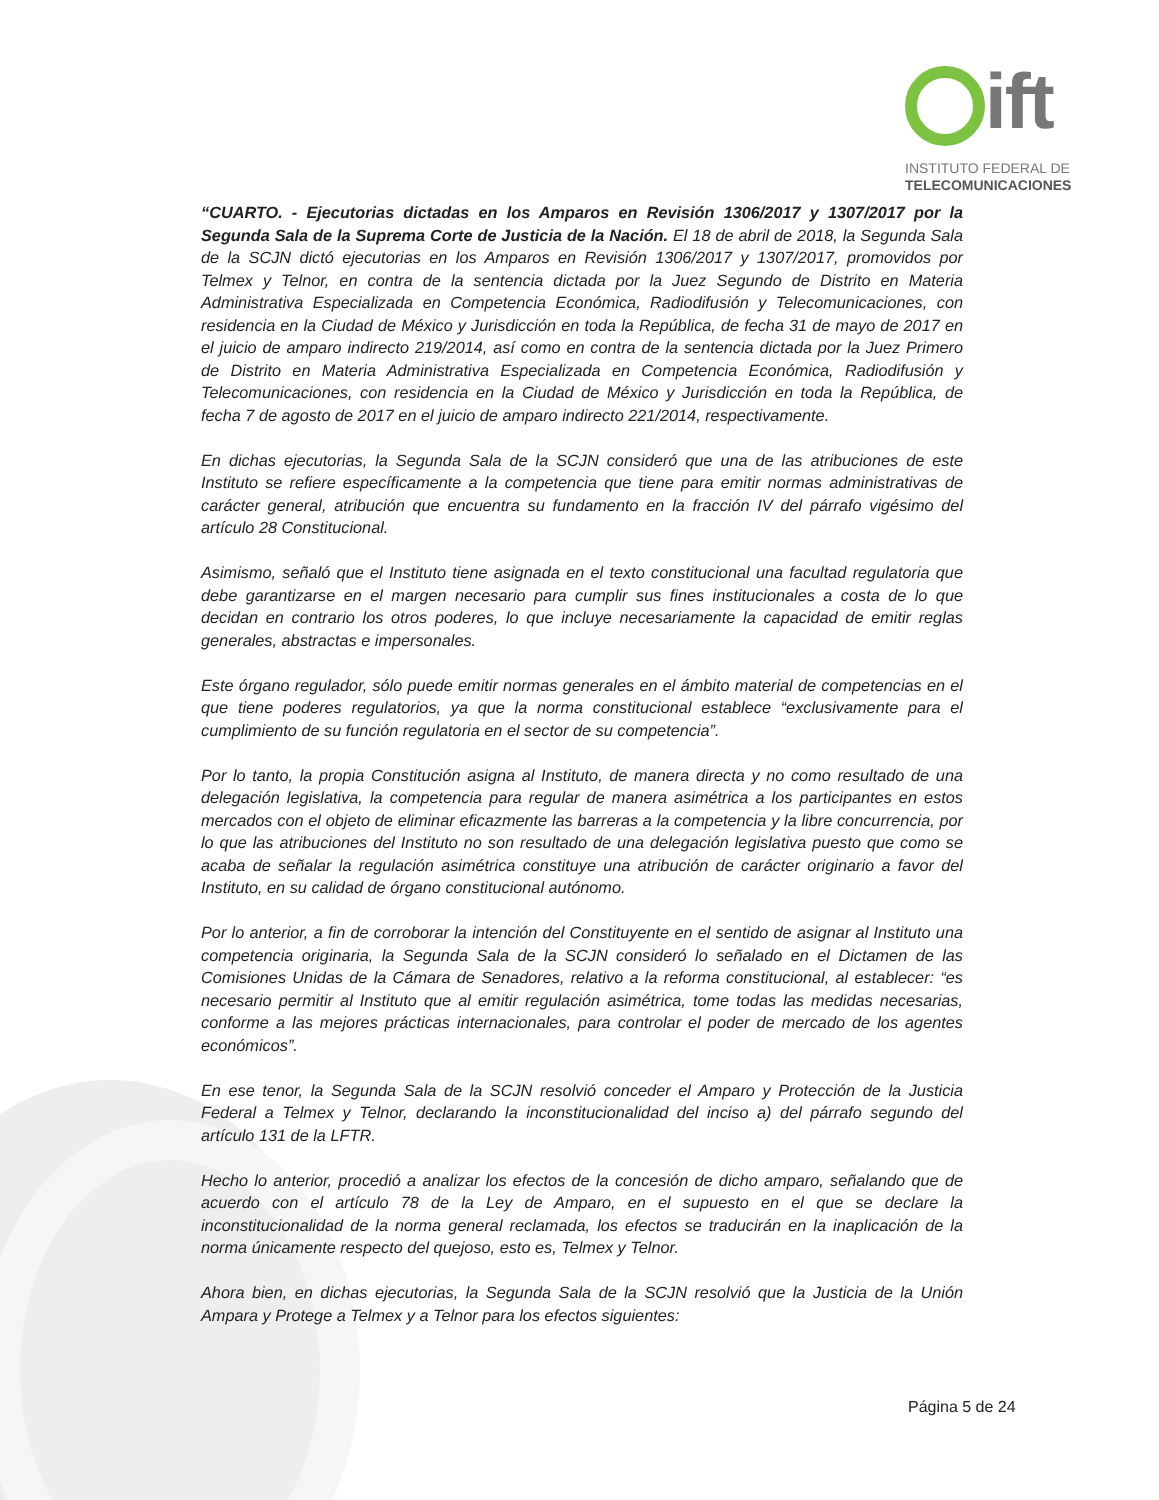ift
INSTITUTO FEDERAL DE
TELECOMUNICACIONES
“CUARTO. - Ejecutorias dictadas en los Amparos en Revisión 1306/2017 y 1307/2017 por la Segunda Sala de la Suprema Corte de Justicia de la Nación. El 18 de abril de 2018, la Segunda Sala de la SCJN dictó ejecutorias en los Amparos en Revisión 1306/2017 y 1307/2017, promovidos por Telmex y Telnor, en contra de la sentencia dictada por la Juez Segundo de Distrito en Materia Administrativa Especializada en Competencia Económica, Radiodifusión y Telecomunicaciones, con residencia en la Ciudad de México y Jurisdicción en toda la República, de fecha 31 de mayo de 2017 en el juicio de amparo indirecto 219/2014, así como en contra de la sentencia dictada por la Juez Primero de Distrito en Materia Administrativa Especializada en Competencia Económica, Radiodifusión y Telecomunicaciones, con residencia en la Ciudad de México y Jurisdicción en toda la República, de fecha 7 de agosto de 2017 en el juicio de amparo indirecto 221/2014, respectivamente.
En dichas ejecutorias, la Segunda Sala de la SCJN consideró que una de las atribuciones de este Instituto se refiere específicamente a la competencia que tiene para emitir normas administrativas de carácter general, atribución que encuentra su fundamento en la fracción IV del párrafo vigésimo del artículo 28 Constitucional.
Asimismo, señaló que el Instituto tiene asignada en el texto constitucional una facultad regulatoria que debe garantizarse en el margen necesario para cumplir sus fines institucionales a costa de lo que decidan en contrario los otros poderes, lo que incluye necesariamente la capacidad de emitir reglas generales, abstractas e impersonales.
Este órgano regulador, sólo puede emitir normas generales en el ámbito material de competencias en el que tiene poderes regulatorios, ya que la norma constitucional establece “exclusivamente para el cumplimiento de su función regulatoria en el sector de su competencia”.
Por lo tanto, la propia Constitución asigna al Instituto, de manera directa y no como resultado de una delegación legislativa, la competencia para regular de manera asimétrica a los participantes en estos mercados con el objeto de eliminar eficazmente las barreras a la competencia y la libre concurrencia, por lo que las atribuciones del Instituto no son resultado de una delegación legislativa puesto que como se acaba de señalar la regulación asimétrica constituye una atribución de carácter originario a favor del Instituto, en su calidad de órgano constitucional autónomo.
Por lo anterior, a fin de corroborar la intención del Constituyente en el sentido de asignar al Instituto una competencia originaria, la Segunda Sala de la SCJN consideró lo señalado en el Dictamen de las Comisiones Unidas de la Cámara de Senadores, relativo a la reforma constitucional, al establecer: “es necesario permitir al Instituto que al emitir regulación asimétrica, tome todas las medidas necesarias, conforme a las mejores prácticas internacionales, para controlar el poder de mercado de los agentes económicos”.
En ese tenor, la Segunda Sala de la SCJN resolvió conceder el Amparo y Protección de la Justicia Federal a Telmex y Telnor, declarando la inconstitucionalidad del inciso a) del párrafo segundo del artículo 131 de la LFTR.
Hecho lo anterior, procedió a analizar los efectos de la concesión de dicho amparo, señalando que de acuerdo con el artículo 78 de la Ley de Amparo, en el supuesto en el que se declare la inconstitucionalidad de la norma general reclamada, los efectos se traducirán en la inaplicación de la norma únicamente respecto del quejoso, esto es, Telmex y Telnor.
Ahora bien, en dichas ejecutorias, la Segunda Sala de la SCJN resolvió que la Justicia de la Unión Ampara y Protege a Telmex y a Telnor para los efectos siguientes:
Página 5 de 24